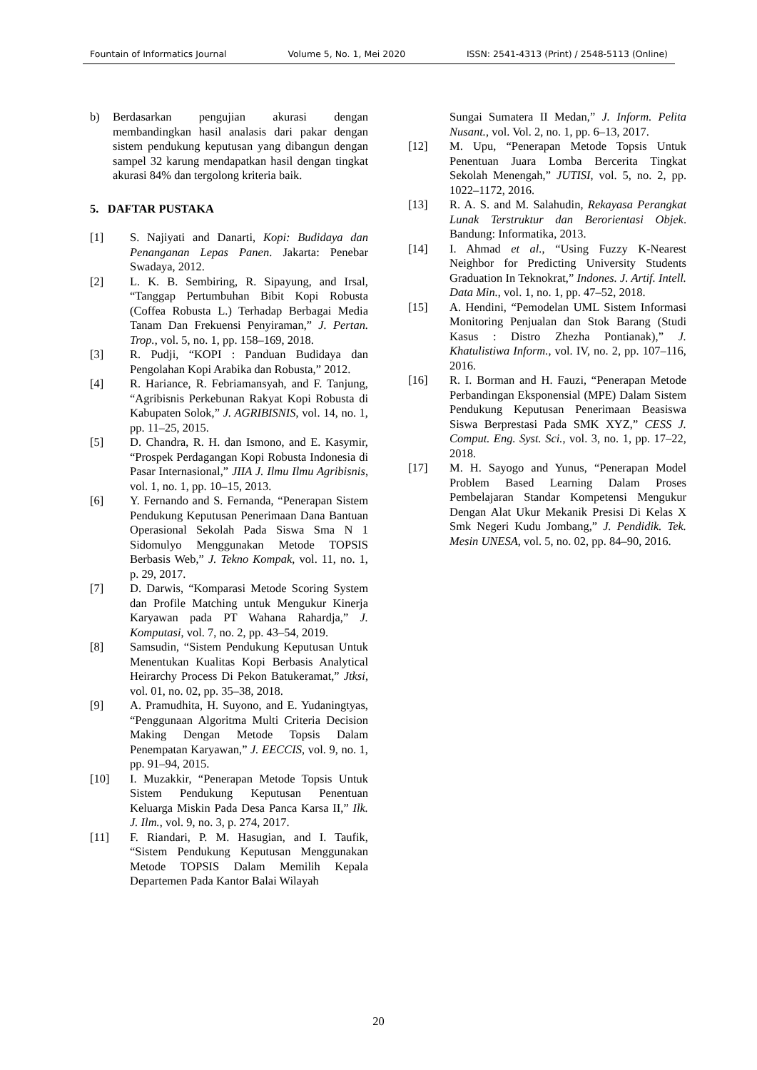Fountain of Informatics Journal Volume 5, No. 1, Mei 2020 ISSN: 2541-4313 (Print) / 2548-5113 (Online)
b) Berdasarkan pengujian akurasi dengan membandingkan hasil analasis dari pakar dengan sistem pendukung keputusan yang dibangun dengan sampel 32 karung mendapatkan hasil dengan tingkat akurasi 84% dan tergolong kriteria baik.
5. DAFTAR PUSTAKA
[1] S. Najiyati and Danarti, Kopi: Budidaya dan Penanganan Lepas Panen. Jakarta: Penebar Swadaya, 2012.
[2] L. K. B. Sembiring, R. Sipayung, and Irsal, “Tanggap Pertumbuhan Bibit Kopi Robusta (Coffea Robusta L.) Terhadap Berbagai Media Tanam Dan Frekuensi Penyiraman,” J. Pertan. Trop., vol. 5, no. 1, pp. 158–169, 2018.
[3] R. Pudji, “KOPI : Panduan Budidaya dan Pengolahan Kopi Arabika dan Robusta,” 2012.
[4] R. Hariance, R. Febriamansyah, and F. Tanjung, “Agribisnis Perkebunan Rakyat Kopi Robusta di Kabupaten Solok,” J. AGRIBISNIS, vol. 14, no. 1, pp. 11–25, 2015.
[5] D. Chandra, R. H. dan Ismono, and E. Kasymir, “Prospek Perdagangan Kopi Robusta Indonesia di Pasar Internasional,” JIIA J. Ilmu Ilmu Agribisnis, vol. 1, no. 1, pp. 10–15, 2013.
[6] Y. Fernando and S. Fernanda, “Penerapan Sistem Pendukung Keputusan Penerimaan Dana Bantuan Operasional Sekolah Pada Siswa Sma N 1 Sidomulyo Menggunakan Metode TOPSIS Berbasis Web,” J. Tekno Kompak, vol. 11, no. 1, p. 29, 2017.
[7] D. Darwis, “Komparasi Metode Scoring System dan Profile Matching untuk Mengukur Kinerja Karyawan pada PT Wahana Rahardja,” J. Komputasi, vol. 7, no. 2, pp. 43–54, 2019.
[8] Samsudin, “Sistem Pendukung Keputusan Untuk Menentukan Kualitas Kopi Berbasis Analytical Heirarchy Process Di Pekon Batukeramat,” Jtksi, vol. 01, no. 02, pp. 35–38, 2018.
[9] A. Pramudhita, H. Suyono, and E. Yudaningtyas, “Penggunaan Algoritma Multi Criteria Decision Making Dengan Metode Topsis Dalam Penempatan Karyawan,” J. EECCIS, vol. 9, no. 1, pp. 91–94, 2015.
[10] I. Muzakkir, “Penerapan Metode Topsis Untuk Sistem Pendukung Keputusan Penentuan Keluarga Miskin Pada Desa Panca Karsa II,” Ilk. J. Ilm., vol. 9, no. 3, p. 274, 2017.
[11] F. Riandari, P. M. Hasugian, and I. Taufik, “Sistem Pendukung Keputusan Menggunakan Metode TOPSIS Dalam Memilih Kepala Departemen Pada Kantor Balai Wilayah
Sungai Sumatera II Medan,” J. Inform. Pelita Nusant., vol. Vol. 2, no. 1, pp. 6–13, 2017.
[12] M. Upu, “Penerapan Metode Topsis Untuk Penentuan Juara Lomba Bercerita Tingkat Sekolah Menengah,” JUTISI, vol. 5, no. 2, pp. 1022–1172, 2016.
[13] R. A. S. and M. Salahudin, Rekayasa Perangkat Lunak Terstruktur dan Berorientasi Objek. Bandung: Informatika, 2013.
[14] I. Ahmad et al., “Using Fuzzy K-Nearest Neighbor for Predicting University Students Graduation In Teknokrat,” Indones. J. Artif. Intell. Data Min., vol. 1, no. 1, pp. 47–52, 2018.
[15] A. Hendini, “Pemodelan UML Sistem Informasi Monitoring Penjualan dan Stok Barang (Studi Kasus : Distro Zhezha Pontianak),” J. Khatulistiwa Inform., vol. IV, no. 2, pp. 107–116, 2016.
[16] R. I. Borman and H. Fauzi, “Penerapan Metode Perbandingan Eksponensial (MPE) Dalam Sistem Pendukung Keputusan Penerimaan Beasiswa Siswa Berprestasi Pada SMK XYZ,” CESS J. Comput. Eng. Syst. Sci., vol. 3, no. 1, pp. 17–22, 2018.
[17] M. H. Sayogo and Yunus, “Penerapan Model Problem Based Learning Dalam Proses Pembelajaran Standar Kompetensi Mengukur Dengan Alat Ukur Mekanik Presisi Di Kelas X Smk Negeri Kudu Jombang,” J. Pendidik. Tek. Mesin UNESA, vol. 5, no. 02, pp. 84–90, 2016.
20